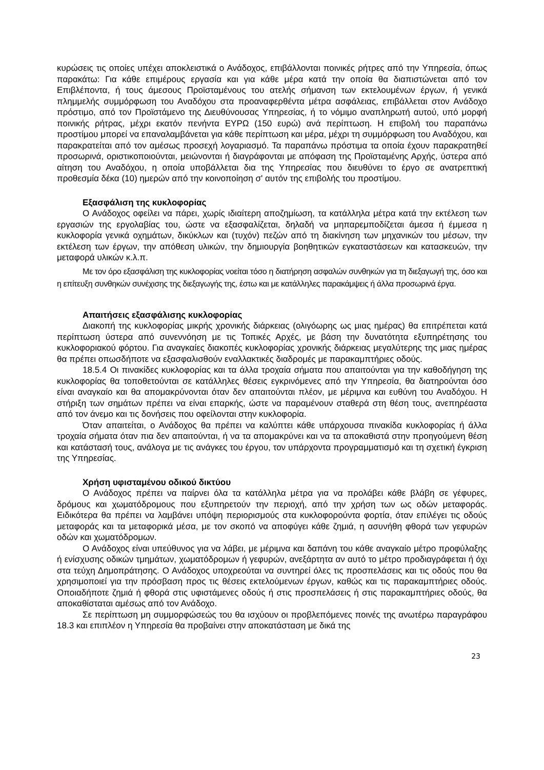κυρώσεις τις οποίες υπέχει αποκλειστικά ο Ανάδοχος, επιβάλλονται ποινικές ρήτρες από την Υπηρεσία, όπως παρακάτω: Για κάθε επιμέρους εργασία και για κάθε μέρα κατά την οποία θα διαπιστώνεται από τον Επιβλέποντα, ή τους άμεσους Προϊσταμένους του ατελής σήμανση των εκτελουμένων έργων, ή γενικά πλημμελής συμμόρφωση του Αναδόχου στα προαναφερθέντα μέτρα ασφάλειας, επιβάλλεται στον Ανάδοχο πρόστιμο, από τον Προϊστάμενο της Διευθύνουσας Υπηρεσίας, ή το νόμιμο αναπληρωτή αυτού, υπό μορφή ποινικής ρήτρας, μέχρι εκατόν πενήντα ΕΥΡΩ (150 ευρώ) ανά περίπτωση. Η επιβολή του παραπάνω προστίμου μπορεί να επαναλαμβάνεται για κάθε περίπτωση και μέρα, μέχρι τη συμμόρφωση του Αναδόχου, και παρακρατείται από τον αμέσως προσεχή λογαριασμό. Τα παραπάνω πρόστιμα τα οποία έχουν παρακρατηθεί προσωρινά, οριστικοποιούνται, μειώνονται ή διαγράφονται με απόφαση της Προϊσταμένης Αρχής, ύστερα από αίτηση του Αναδόχου, η οποία υποβάλλεται δια της Υπηρεσίας που διευθύνει το έργο σε ανατρεπτική προθεσμία δέκα (10) ημερών από την κοινοποίηση σ' αυτόν της επιβολής του προστίμου.
Εξασφάλιση της κυκλοφορίας
Ο Ανάδοχος οφείλει να πάρει, χωρίς ιδιαίτερη αποζημίωση, τα κατάλληλα μέτρα κατά την εκτέλεση των εργασιών της εργολαβίας του, ώστε να εξασφαλίζεται, δηλαδή να μηπαρεμποδίζεται άμεσα ή έμμεσα η κυκλοφορία γενικά οχημάτων, δικύκλων και (τυχόν) πεζών από τη διακίνηση των μηχανικών του μέσων, την εκτέλεση των έργων, την απόθεση υλικών, την δημιουργία βοηθητικών εγκαταστάσεων και κατασκευών, την μεταφορά υλικών κ.λ.π.
Με τον όρο εξασφάλιση της κυκλοφορίας νοείται τόσο η διατήρηση ασφαλών συνθηκών για τη διεξαγωγή της, όσο και η επίτευξη συνθηκών συνέχισης της διεξαγωγής της, έστω και με κατάλληλες παρακάμψεις ή άλλα προσωρινά έργα.
Απαιτήσεις εξασφάλισης κυκλοφορίας
Διακοπή της κυκλοφορίας μικρής χρονικής διάρκειας (ολιγόωρης ως μιας ημέρας) θα επιτρέπεται κατά περίπτωση ύστερα από συνεννόηση με τις Τοπικές Αρχές, με βάση την δυνατότητα εξυπηρέτησης του κυκλοφοριακού φόρτου. Για αναγκαίες διακοπές κυκλοφορίας χρονικής διάρκειας μεγαλύτερης της μιας ημέρας θα πρέπει οπωσδήποτε να εξασφαλισθούν εναλλακτικές διαδρομές με παρακαμπτήριες οδούς.
18.5.4 Οι πινακίδες κυκλοφορίας και τα άλλα τροχαία σήματα που απαιτούνται για την καθοδήγηση της κυκλοφορίας θα τοποθετούνται σε κατάλληλες θέσεις εγκρινόμενες από την Υπηρεσία, θα διατηρούνται όσο είναι αναγκαίο και θα απομακρύνονται όταν δεν απαιτούνται πλέον, με μέριμνα και ευθύνη του Αναδόχου. Η στήριξη των σημάτων πρέπει να είναι επαρκής, ώστε να παραμένουν σταθερά στη θέση τους, ανεπηρέαστα από τον άνεμο και τις δονήσεις που οφείλονται στην κυκλοφορία.
Όταν απαιτείται, ο Ανάδοχος θα πρέπει να καλύπτει κάθε υπάρχουσα πινακίδα κυκλοφορίας ή άλλα τροχαία σήματα όταν πια δεν απαιτούνται, ή να τα απομακρύνει και να τα αποκαθιστά στην προηγούμενη θέση και κατάστασή τους, ανάλογα με τις ανάγκες του έργου, τον υπάρχοντα προγραμματισμό και τη σχετική έγκριση της Υπηρεσίας.
Χρήση υφισταμένου οδικού δικτύου
Ο Ανάδοχος πρέπει να παίρνει όλα τα κατάλληλα μέτρα για να προλάβει κάθε βλάβη σε γέφυρες, δρόμους και χωματόδρομους που εξυπηρετούν την περιοχή, από την χρήση των ως οδών μεταφοράς. Ειδικότερα θα πρέπει να λαμβάνει υπόψη περιορισμούς στα κυκλοφορούντα φορτία, όταν επιλέγει τις οδούς μεταφοράς και τα μεταφορικά μέσα, με τον σκοπό να αποφύγει κάθε ζημιά, η ασυνήθη φθορά των γεφυρών οδών και χωματόδρομων.
Ο Ανάδοχος είναι υπεύθυνος για να λάβει, με μέριμνα και δαπάνη του κάθε αναγκαίο μέτρο προφύλαξης ή ενίσχυσης οδικών τμημάτων, χωματόδρομων ή γεφυρών, ανεξάρτητα αν αυτό το μέτρο προδιαγράφεται ή όχι στα τεύχη Δημοπράτησης. Ο Ανάδοχος υποχρεούται να συντηρεί όλες τις προσπελάσεις και τις οδούς που θα χρησιμοποιεί για την πρόσβαση προς τις θέσεις εκτελούμενων έργων, καθώς και τις παρακαμπτήριες οδούς. Οποιαδήποτε ζημιά ή φθορά στις υφιστάμενες οδούς ή στις προσπελάσεις ή στις παρακαμπτήριες οδούς, θα αποκαθίσταται αμέσως από τον Ανάδοχο.
Σε περίπτωση μη συμμορφώσεώς του θα ισχύουν οι προβλεπόμενες ποινές της ανωτέρω παραγράφου 18.3 και επιπλέον η Υπηρεσία θα προβαίνει στην αποκατάσταση με δικά της
23